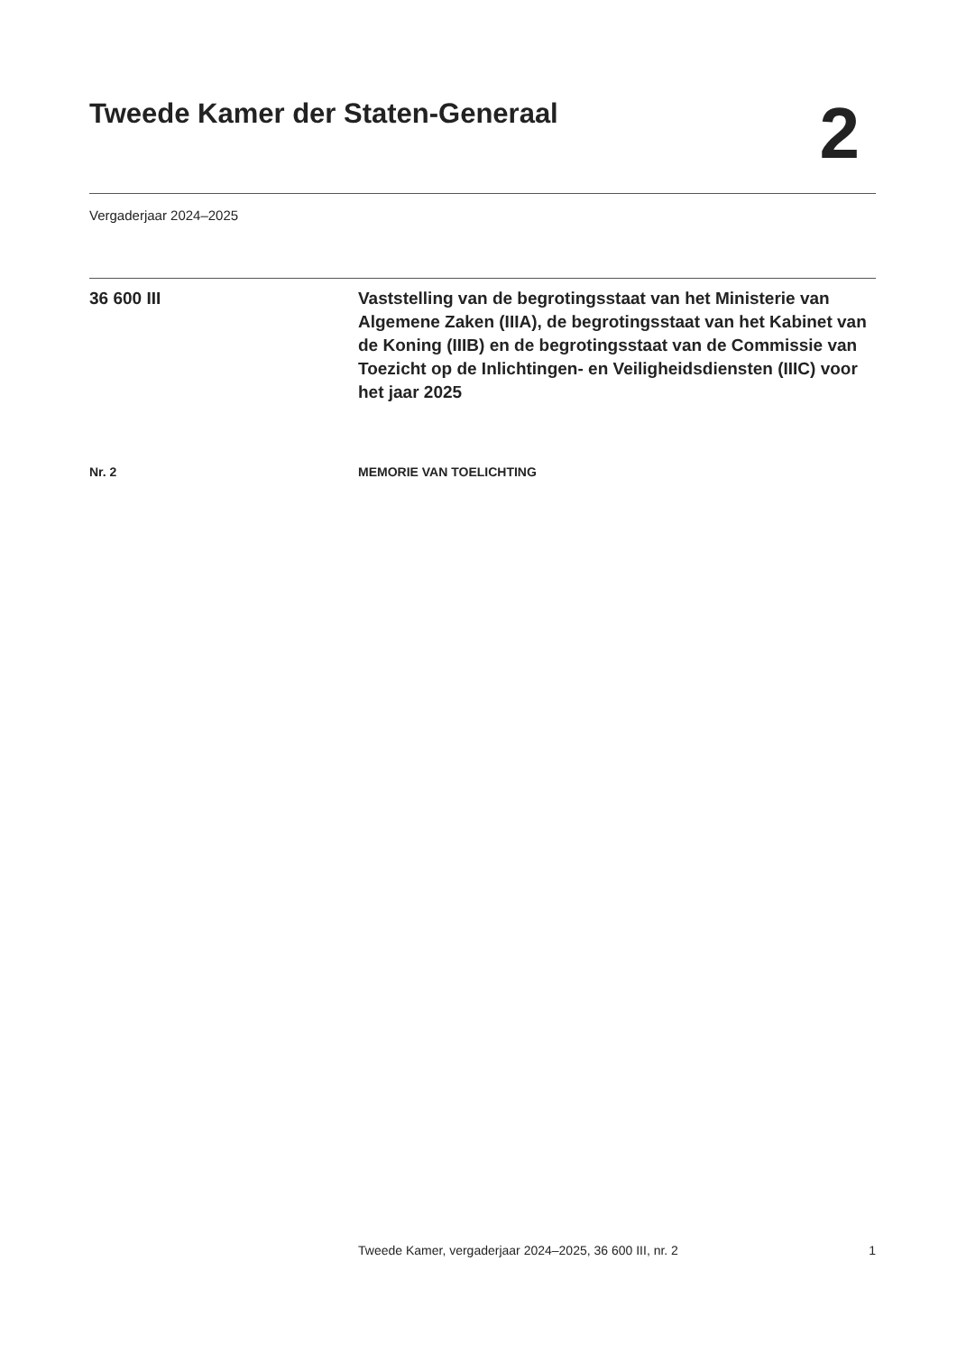Tweede Kamer der Staten-Generaal
2
Vergaderjaar 2024–2025
36 600 III Vaststelling van de begrotingsstaat van het Ministerie van Algemene Zaken (IIIA), de begrotingsstaat van het Kabinet van de Koning (IIIB) en de begrotingsstaat van de Commissie van Toezicht op de Inlichtingen- en Veiligheidsdiensten (IIIC) voor het jaar 2025
Nr. 2 MEMORIE VAN TOELICHTING
Tweede Kamer, vergaderjaar 2024–2025, 36 600 III, nr. 2 1